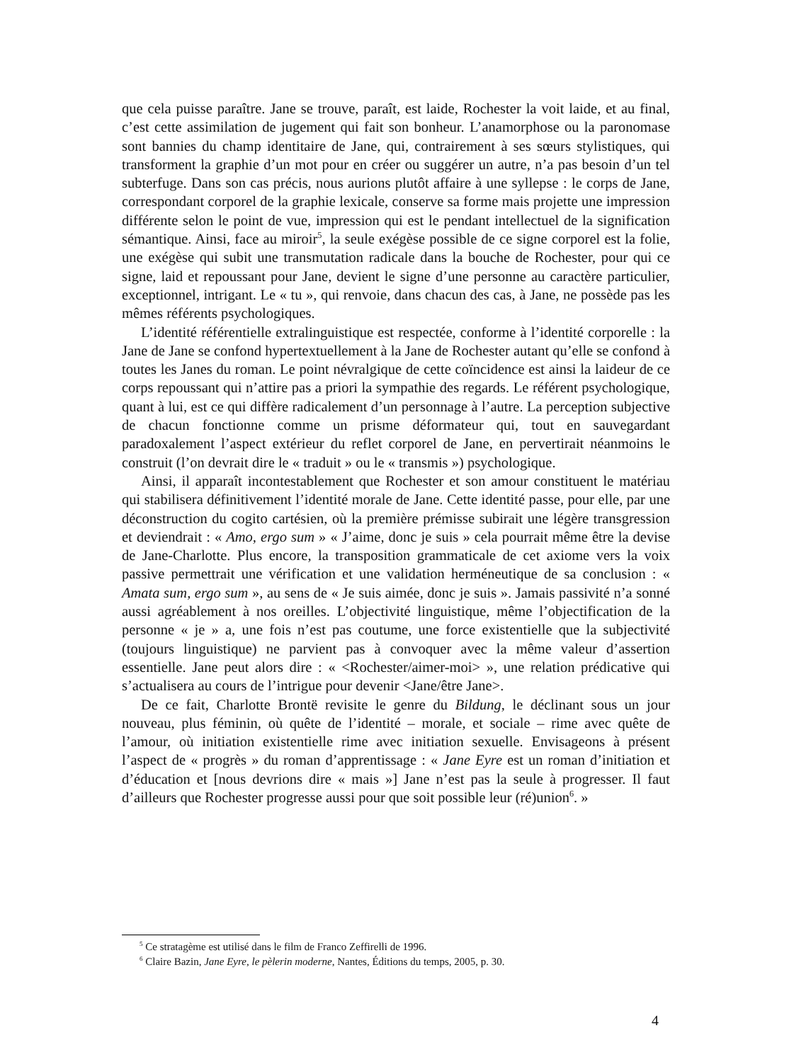que cela puisse paraître. Jane se trouve, paraît, est laide, Rochester la voit laide, et au final, c’est cette assimilation de jugement qui fait son bonheur. L’anamorphose ou la paronomase sont bannies du champ identitaire de Jane, qui, contrairement à ses sœurs stylistiques, qui transforment la graphie d’un mot pour en créer ou suggérer un autre, n’a pas besoin d’un tel subterfuge. Dans son cas précis, nous aurions plutôt affaire à une syllepse : le corps de Jane, correspondant corporel de la graphie lexicale, conserve sa forme mais projette une impression différente selon le point de vue, impression qui est le pendant intellectuel de la signification sémantique. Ainsi, face au miroir<sup>5</sup>, la seule exégèse possible de ce signe corporel est la folie, une exégèse qui subit une transmutation radicale dans la bouche de Rochester, pour qui ce signe, laid et repoussant pour Jane, devient le signe d’une personne au caractère particulier, exceptionnel, intrigant. Le « tu », qui renvoie, dans chacun des cas, à Jane, ne possède pas les mêmes référents psychologiques.
L’identité référentielle extralinguistique est respectée, conforme à l’identité corporelle : la Jane de Jane se confond hypertextuellement à la Jane de Rochester autant qu’elle se confond à toutes les Janes du roman. Le point névralgique de cette coïncidence est ainsi la laideur de ce corps repoussant qui n’attire pas a priori la sympathie des regards. Le référent psychologique, quant à lui, est ce qui diffère radicalement d’un personnage à l’autre. La perception subjective de chacun fonctionne comme un prisme déformateur qui, tout en sauvegardant paradoxalement l’aspect extérieur du reflet corporel de Jane, en pervertirait néanmoins le construit (l’on devrait dire le « traduit » ou le « transmis ») psychologique.
Ainsi, il apparaît incontestablement que Rochester et son amour constituent le matériau qui stabilisera définitivement l’identité morale de Jane. Cette identité passe, pour elle, par une déconstruction du cogito cartésien, où la première prémisse subirait une légère transgression et deviendrait : « Amo, ergo sum » « J’aime, donc je suis » cela pourrait même être la devise de Jane-Charlotte. Plus encore, la transposition grammaticale de cet axiome vers la voix passive permettrait une vérification et une validation herméneutique de sa conclusion : « Amata sum, ergo sum », au sens de « Je suis aimée, donc je suis ». Jamais passivité n’a sonné aussi agréablement à nos oreilles. L’objectivité linguistique, même l’objectification de la personne « je » a, une fois n’est pas coutume, une force existentielle que la subjectivité (toujours linguistique) ne parvient pas à convoquer avec la même valeur d’assertion essentielle. Jane peut alors dire : « <Rochester/aimer-moi> », une relation prédicative qui s’actualisera au cours de l’intrigue pour devenir <Jane/être Jane>.
De ce fait, Charlotte Brontë revisite le genre du Bildung, le déclinant sous un jour nouveau, plus féminin, où quête de l’identité – morale, et sociale – rime avec quête de l’amour, où initiation existentielle rime avec initiation sexuelle. Envisageons à présent l’aspect de « progrès » du roman d’apprentissage : « Jane Eyre est un roman d’initiation et d’éducation et [nous devrions dire « mais »] Jane n’est pas la seule à progresser. Il faut d’ailleurs que Rochester progresse aussi pour que soit possible leur (ré)union<sup>6</sup>. »
<sup>5</sup> Ce stratagème est utilisé dans le film de Franco Zeffirelli de 1996.
<sup>6</sup> Claire Bazin, Jane Eyre, le pèlerin moderne, Nantes, Éditions du temps, 2005, p. 30.
4